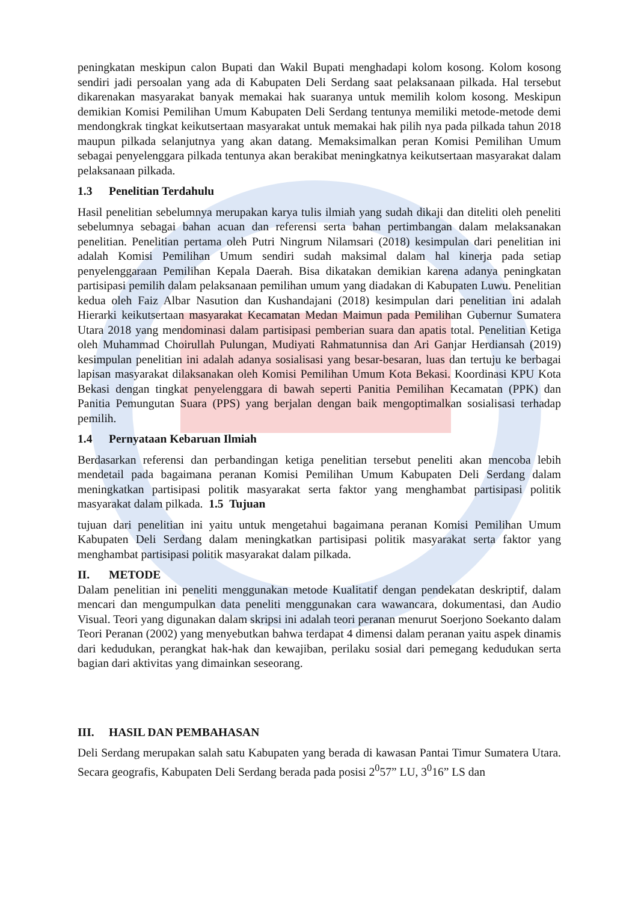peningkatan meskipun calon Bupati dan Wakil Bupati menghadapi kolom kosong. Kolom kosong sendiri jadi persoalan yang ada di Kabupaten Deli Serdang saat pelaksanaan pilkada. Hal tersebut dikarenakan masyarakat banyak memakai hak suaranya untuk memilih kolom kosong. Meskipun demikian Komisi Pemilihan Umum Kabupaten Deli Serdang tentunya memiliki metode-metode demi mendongkrak tingkat keikutsertaan masyarakat untuk memakai hak pilih nya pada pilkada tahun 2018 maupun pilkada selanjutnya yang akan datang. Memaksimalkan peran Komisi Pemilihan Umum sebagai penyelenggara pilkada tentunya akan berakibat meningkatnya keikutsertaan masyarakat dalam pelaksanaan pilkada.
1.3 Penelitian Terdahulu
Hasil penelitian sebelumnya merupakan karya tulis ilmiah yang sudah dikaji dan diteliti oleh peneliti sebelumnya sebagai bahan acuan dan referensi serta bahan pertimbangan dalam melaksanakan penelitian. Penelitian pertama oleh Putri Ningrum Nilamsari (2018) kesimpulan dari penelitian ini adalah Komisi Pemilihan Umum sendiri sudah maksimal dalam hal kinerja pada setiap penyelenggaraan Pemilihan Kepala Daerah. Bisa dikatakan demikian karena adanya peningkatan partisipasi pemilih dalam pelaksanaan pemilihan umum yang diadakan di Kabupaten Luwu. Penelitian kedua oleh Faiz Albar Nasution dan Kushandajani (2018) kesimpulan dari penelitian ini adalah Hierarki keikutsertaan masyarakat Kecamatan Medan Maimun pada Pemilihan Gubernur Sumatera Utara 2018 yang mendominasi dalam partisipasi pemberian suara dan apatis total. Penelitian Ketiga oleh Muhammad Choirullah Pulungan, Mudiyati Rahmatunnisa dan Ari Ganjar Herdiansah (2019) kesimpulan penelitian ini adalah adanya sosialisasi yang besar-besaran, luas dan tertuju ke berbagai lapisan masyarakat dilaksanakan oleh Komisi Pemilihan Umum Kota Bekasi. Koordinasi KPU Kota Bekasi dengan tingkat penyelenggara di bawah seperti Panitia Pemilihan Kecamatan (PPK) dan Panitia Pemungutan Suara (PPS) yang berjalan dengan baik mengoptimalkan sosialisasi terhadap pemilih.
1.4 Pernyataan Kebaruan Ilmiah
Berdasarkan referensi dan perbandingan ketiga penelitian tersebut peneliti akan mencoba lebih mendetail pada bagaimana peranan Komisi Pemilihan Umum Kabupaten Deli Serdang dalam meningkatkan partisipasi politik masyarakat serta faktor yang menghambat partisipasi politik masyarakat dalam pilkada. 1.5 Tujuan
tujuan dari penelitian ini yaitu untuk mengetahui bagaimana peranan Komisi Pemilihan Umum Kabupaten Deli Serdang dalam meningkatkan partisipasi politik masyarakat serta faktor yang menghambat partisipasi politik masyarakat dalam pilkada.
II. METODE
Dalam penelitian ini peneliti menggunakan metode Kualitatif dengan pendekatan deskriptif, dalam mencari dan mengumpulkan data peneliti menggunakan cara wawancara, dokumentasi, dan Audio Visual. Teori yang digunakan dalam skripsi ini adalah teori peranan menurut Soerjono Soekanto dalam Teori Peranan (2002) yang menyebutkan bahwa terdapat 4 dimensi dalam peranan yaitu aspek dinamis dari kedudukan, perangkat hak-hak dan kewajiban, perilaku sosial dari pemegang kedudukan serta bagian dari aktivitas yang dimainkan seseorang.
III. HASIL DAN PEMBAHASAN
Deli Serdang merupakan salah satu Kabupaten yang berada di kawasan Pantai Timur Sumatera Utara. Secara geografis, Kabupaten Deli Serdang berada pada posisi 2<sup>0</sup>57” LU, 3<sup>0</sup>16” LS dan